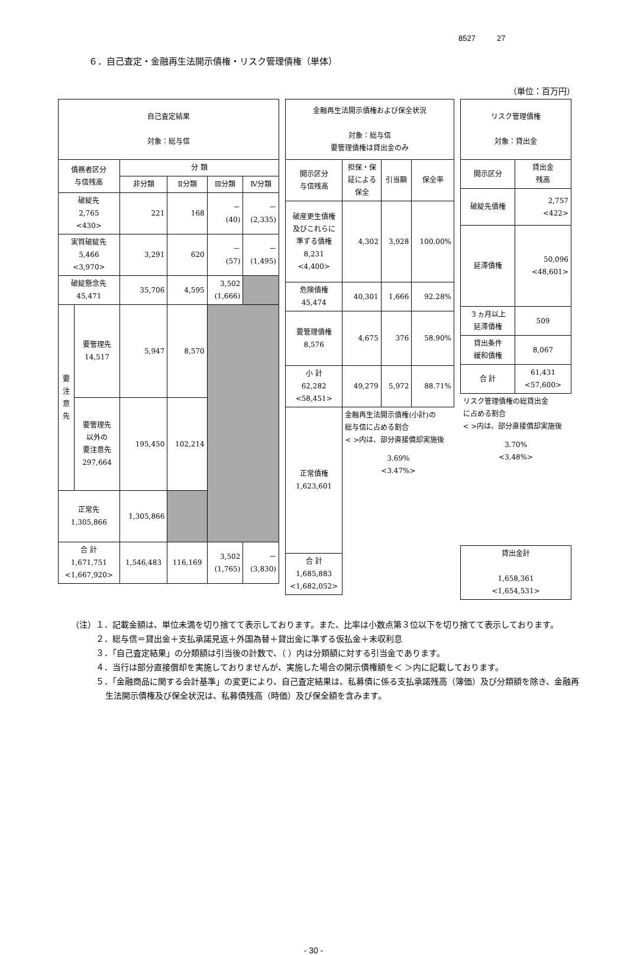8527 27
６．自己査定・金融再生法開示債権・リスク管理債権（単体）
（単位：百万円）
| 自己査定結果 対象：総与信 | | | | | |
| --- | --- | --- | --- | --- | --- |
| 債務者区分 与信残高 | | 分 類 | | | |
| | | 非分類 | Ⅱ分類 | Ⅲ分類 | Ⅳ分類 |
| 破綻先 2,765 <430> | | 221 | 168 | － (40) | － (2,335) |
| 実質破綻先 5,466 <3,970> | | 3,291 | 620 | － (57) | － (1,495) |
| 破綻懸念先 45,471 | | 35,706 | 4,595 | 3,502 (1,666) | |
| 要 注 意 先 | 要管理先 14,517 | 5,947 | 8,570 | | |
| | 要管理先 以外の 要注意先 297,664 | 195,450 | 102,214 | | |
| 正常先 1,305,866 | | 1,305,866 | | | |
| 合 計 1,671,751 <1,667,920> | | 1,546,483 | 116,169 | 3,502 (1,765) | － (3,830) |
| 金融再生法開示債権および保全状況 対象：総与信 要管理債権は貸出金のみ | | | |
| --- | --- | --- | --- |
| 開示区分 与信残高 | 担保・保 証による 保全 | 引当額 | 保全率 |
| 破産更生債権 及びこれらに 準ずる債権 8,231 <4,400> | 4,302 | 3,928 | 100.00% |
| 危険債権 45,474 | 40,301 | 1,666 | 92.28% |
| 要管理債権 8,576 | 4,675 | 376 | 58.90% |
| 小 計 62,282 <58,451> | 49,279 | 5,972 | 88.71% |
| 正常債権 1,623,601 | 金融再生法開示債権(小計)の 総与信に占める割合 < >内は、部分直接償却実施後 3.69% <3.47%> | | |
| 合 計 1,685,883 <1,682,052> | | | |
| リスク管理債権 対象：貸出金 | |
| --- | --- |
| 開示区分 | 貸出金 残高 |
| 破綻先債権 | 2,757 <422> |
| 延滞債権 | 50,096 <48,601> |
| ３ヵ月以上 延滞債権 | 509 |
| 貸出条件 緩和債権 | 8,067 |
| 合 計 | 61,431 <57,600> |
| リスク管理債権の総貸出金 に占める割合 < >内は、部分直接償却実施後 3.70% <3.48%> | |
| 貸出金計 1,658,361 <1,654,531> | |
（注）１．記載金額は、単位未満を切り捨てて表示しております。また、比率は小数点第３位以下を切り捨てて表示しております。
　　　２．総与信＝貸出金＋支払承諾見返＋外国為替＋貸出金に準ずる仮払金＋未収利息
　　　３．「自己査定結果」の分類額は引当後の計数で、（ ）内は分類額に対する引当金であります。
　　　４．当行は部分直接償却を実施しておりませんが、実施した場合の開示債権額を＜ ＞内に記載しております。
　　　５．「金融商品に関する会計基準」の変更により、自己査定結果は、私募債に係る支払承諾残高（簿価）及び分類額を除き、金融再生法開示債権及び保全状況は、私募債残高（時価）及び保全額を含みます。
- 30 -